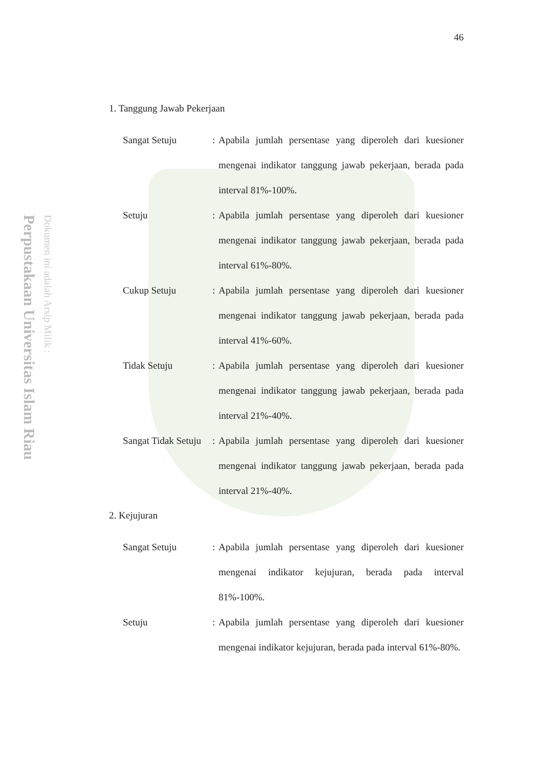Perpustakaan Universitas Islam Riau
Dokumen ini adalah Arsip Milik :
46
1. Tanggung Jawab Pekerjaan
Sangat Setuju : Apabila jumlah persentase yang diperoleh dari kuesioner mengenai indikator tanggung jawab pekerjaan, berada pada interval 81%-100%.
Setuju : Apabila jumlah persentase yang diperoleh dari kuesioner mengenai indikator tanggung jawab pekerjaan, berada pada interval 61%-80%.
Cukup Setuju : Apabila jumlah persentase yang diperoleh dari kuesioner mengenai indikator tanggung jawab pekerjaan, berada pada interval 41%-60%.
Tidak Setuju : Apabila jumlah persentase yang diperoleh dari kuesioner mengenai indikator tanggung jawab pekerjaan, berada pada interval 21%-40%.
Sangat Tidak Setuju
: Apabila jumlah persentase yang diperoleh dari kuesioner mengenai indikator tanggung jawab pekerjaan, berada pada interval 21%-40%.
2. Kejujuran
Sangat Setuju : Apabila jumlah persentase yang diperoleh dari kuesioner mengenai indikator kejujuran, berada pada interval 81%-100%.
Setuju : Apabila jumlah persentase yang diperoleh dari kuesioner mengenai indikator kejujuran, berada pada interval 61%-80%.